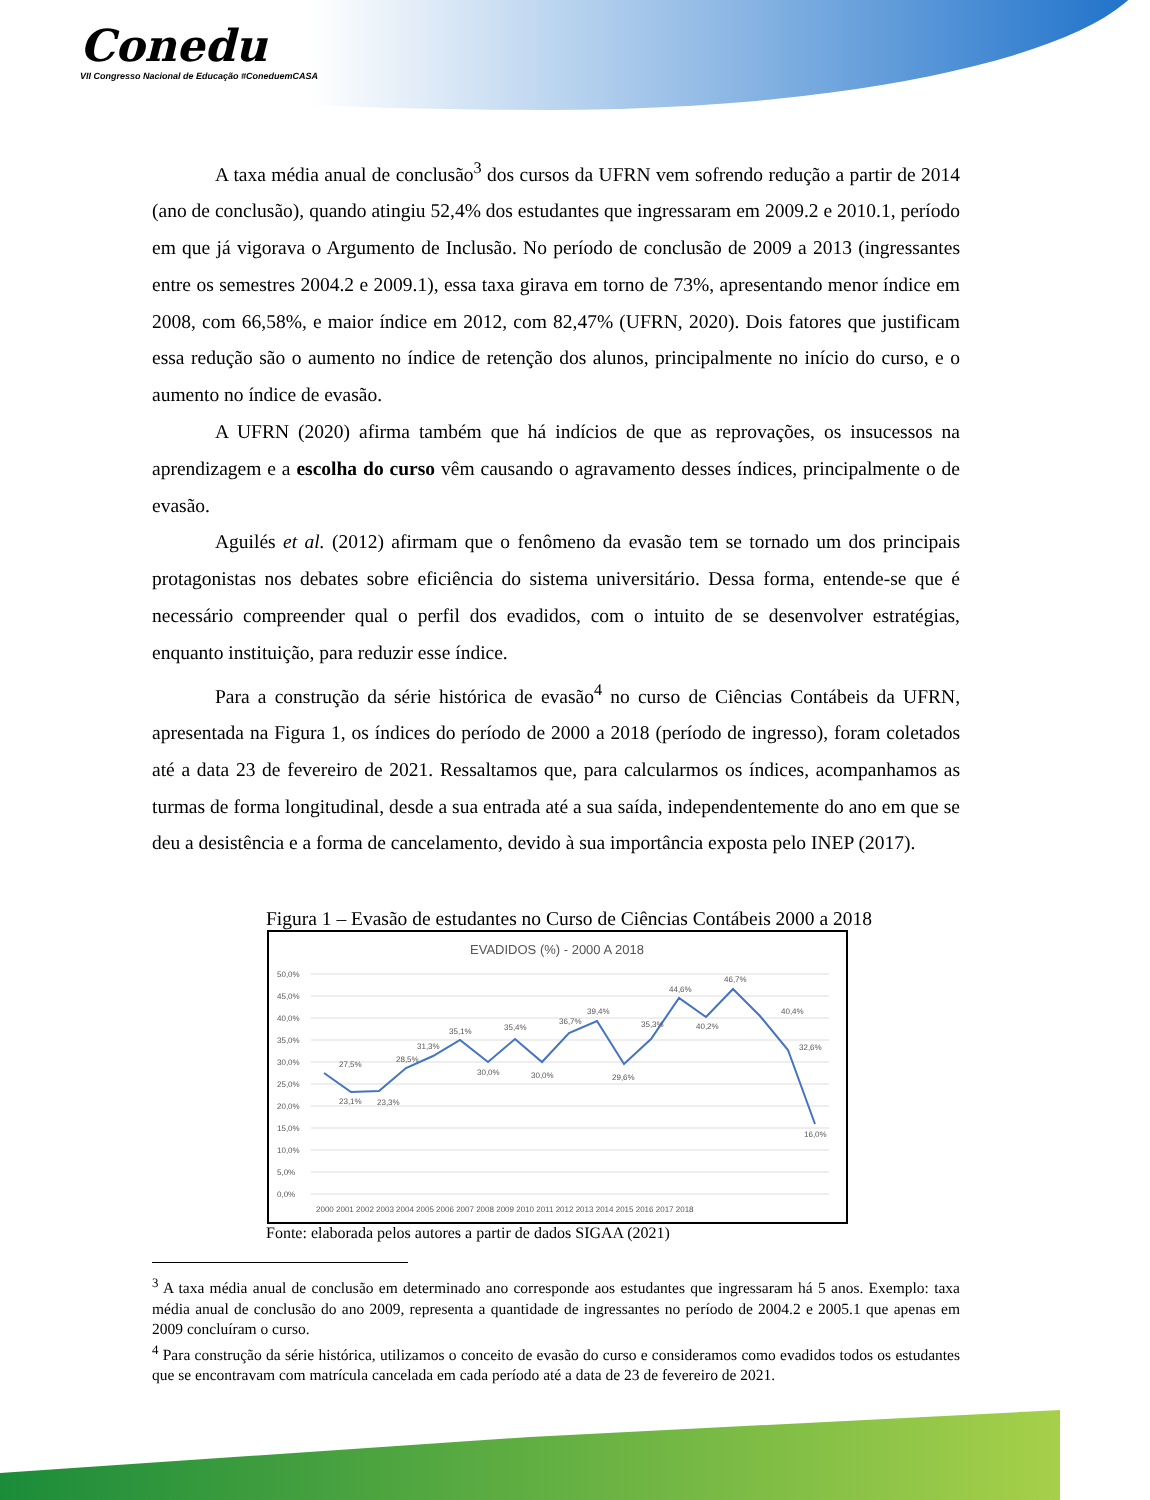Conedu
VII Congresso Nacional de Educação #ConeduemCASA
A taxa média anual de conclusão<sup>3</sup> dos cursos da UFRN vem sofrendo redução a partir de 2014 (ano de conclusão), quando atingiu 52,4% dos estudantes que ingressaram em 2009.2 e 2010.1, período em que já vigorava o Argumento de Inclusão. No período de conclusão de 2009 a 2013 (ingressantes entre os semestres 2004.2 e 2009.1), essa taxa girava em torno de 73%, apresentando menor índice em 2008, com 66,58%, e maior índice em 2012, com 82,47% (UFRN, 2020). Dois fatores que justificam essa redução são o aumento no índice de retenção dos alunos, principalmente no início do curso, e o aumento no índice de evasão.
A UFRN (2020) afirma também que há indícios de que as reprovações, os insucessos na aprendizagem e a escolha do curso vêm causando o agravamento desses índices, principalmente o de evasão.
Aguilés et al. (2012) afirmam que o fenômeno da evasão tem se tornado um dos principais protagonistas nos debates sobre eficiência do sistema universitário. Dessa forma, entende-se que é necessário compreender qual o perfil dos evadidos, com o intuito de se desenvolver estratégias, enquanto instituição, para reduzir esse índice.
Para a construção da série histórica de evasão<sup>4</sup> no curso de Ciências Contábeis da UFRN, apresentada na Figura 1, os índices do período de 2000 a 2018 (período de ingresso), foram coletados até a data 23 de fevereiro de 2021. Ressaltamos que, para calcularmos os índices, acompanhamos as turmas de forma longitudinal, desde a sua entrada até a sua saída, independentemente do ano em que se deu a desistência e a forma de cancelamento, devido à sua importância exposta pelo INEP (2017).
Figura 1 – Evasão de estudantes no Curso de Ciências Contábeis 2000 a 2018
EVADIDOS (%) - 2000 A 2018
50,0%
45,0%
40,0%
35,0%
30,0%
25,0%
20,0%
15,0%
10,0%
5,0%
0,0%
27,5%
23,1%
23,3%
28,5%
31,3%
35,1%
30,0%
35,4%
30,0%
36,7%
39,4%
29,6%
35,3%
44,6%
40,2%
46,7%
40,4%
32,6%
16,0%
2000 2001 2002 2003 2004 2005 2006 2007 2008 2009 2010 2011 2012 2013 2014 2015 2016 2017 2018
Fonte: elaborada pelos autores a partir de dados SIGAA (2021)
<sup>3</sup> A taxa média anual de conclusão em determinado ano corresponde aos estudantes que ingressaram há 5 anos. Exemplo: taxa média anual de conclusão do ano 2009, representa a quantidade de ingressantes no período de 2004.2 e 2005.1 que apenas em 2009 concluíram o curso.
<sup>4</sup> Para construção da série histórica, utilizamos o conceito de evasão do curso e consideramos como evadidos todos os estudantes que se encontravam com matrícula cancelada em cada período até a data de 23 de fevereiro de 2021.